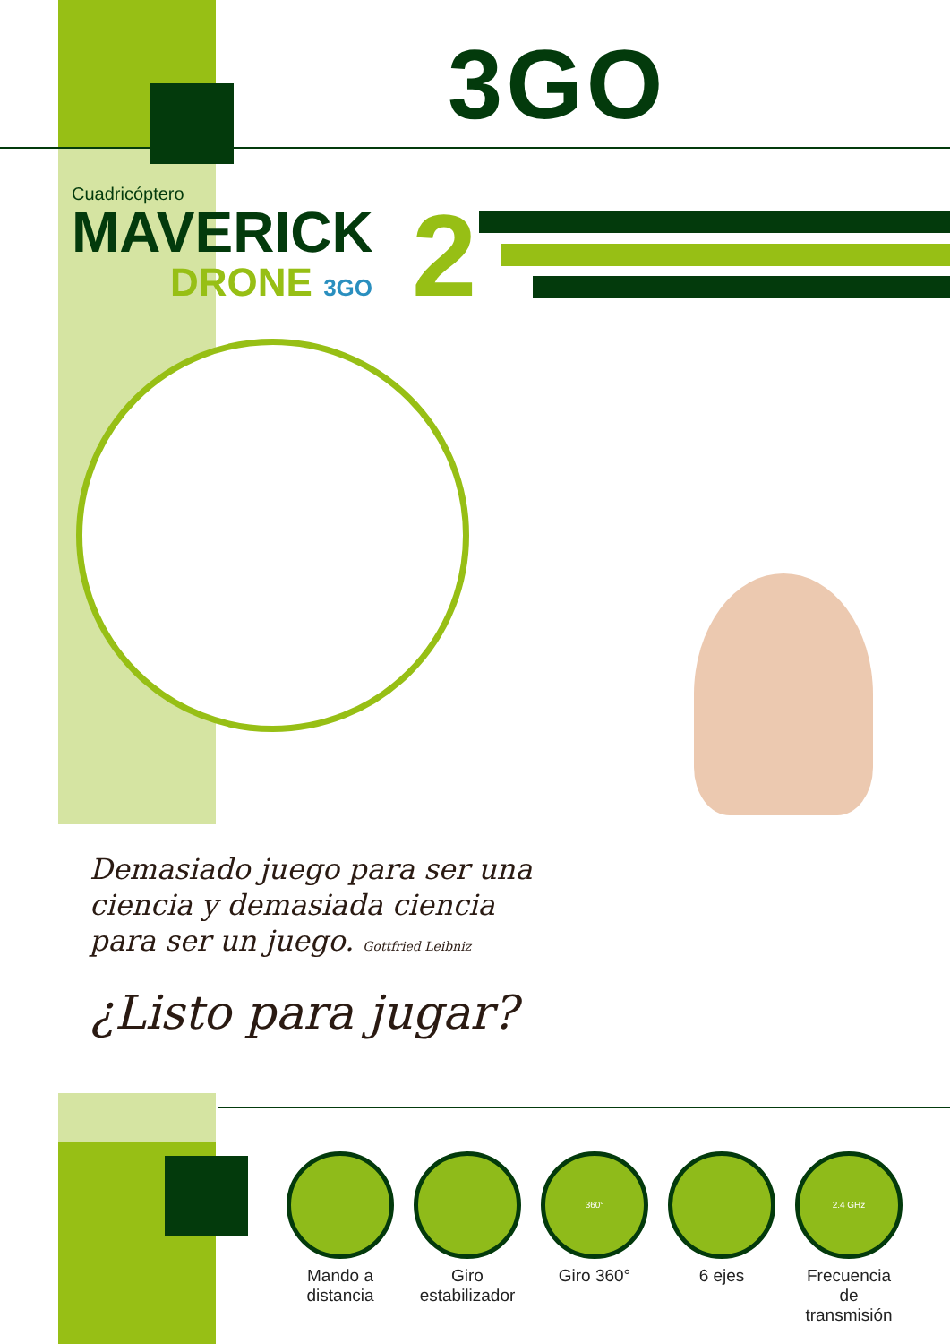3GO
Cuadricóptero
MAVERICK
DRONE 3GO
2
Demasiado juego para ser una ciencia y demasiada ciencia para ser un juego. Gottfried Leibniz
¿Listo para jugar?
Mando a distancia
Giro estabilizador
360°
Giro 360°
6 ejes
2.4 GHz
Frecuencia de transmisión